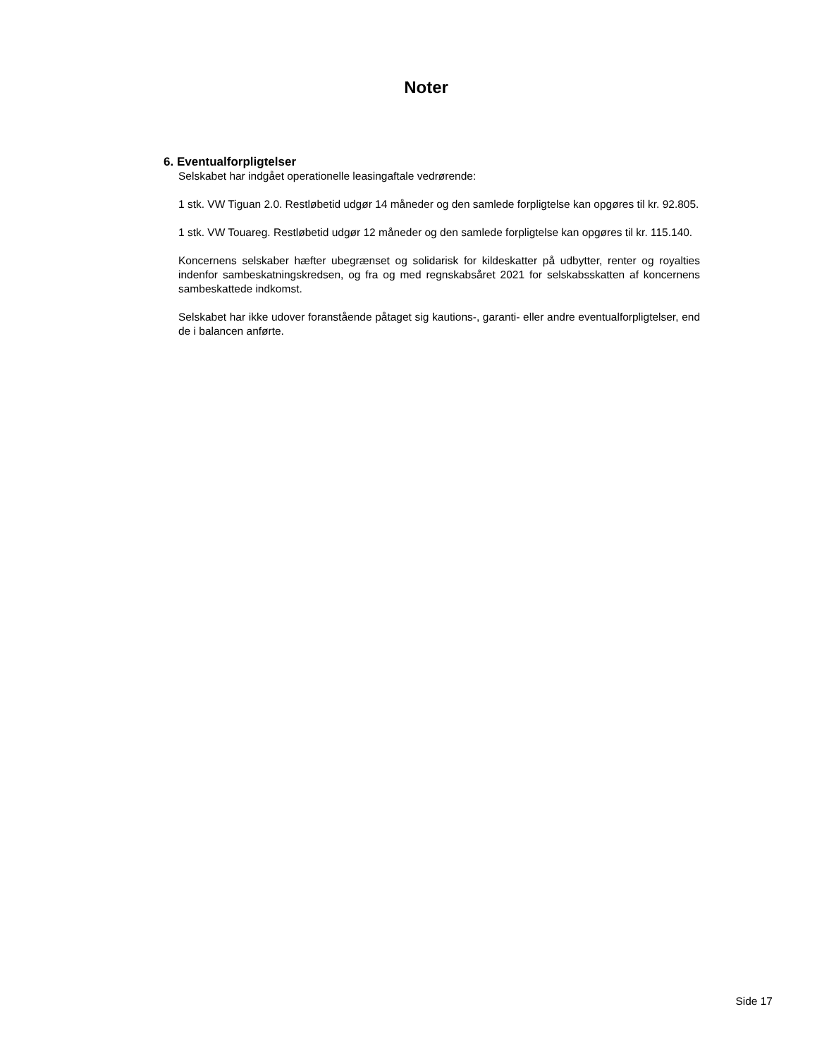Noter
6. Eventualforpligtelser
Selskabet har indgået operationelle leasingaftale vedrørende:
1 stk. VW Tiguan 2.0. Restløbetid udgør 14 måneder og den samlede forpligtelse kan opgøres til kr. 92.805.
1 stk. VW Touareg. Restløbetid udgør 12 måneder og den samlede forpligtelse kan opgøres til kr. 115.140.
Koncernens selskaber hæfter ubegrænset og solidarisk for kildeskatter på udbytter, renter og royalties indenfor sambeskatningskredsen, og fra og med regnskabsåret 2021 for selskabsskatten af koncernens sambeskattede indkomst.
Selskabet har ikke udover foranstående påtaget sig kautions-, garanti- eller andre eventualforpligtelser, end de i balancen anførte.
Side 17